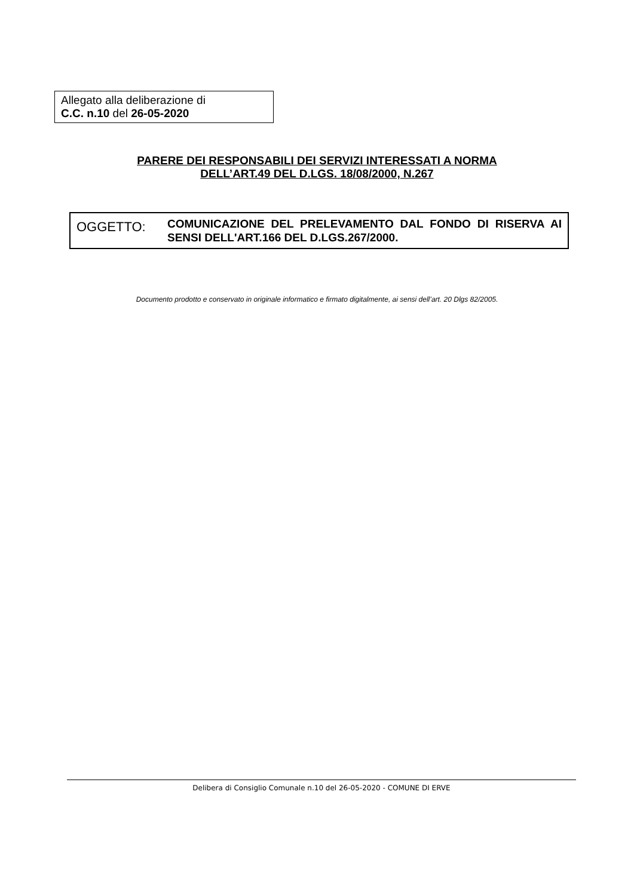Allegato alla deliberazione di
C.C. n.10 del 26-05-2020
PARERE DEI RESPONSABILI DEI SERVIZI INTERESSATI A NORMA
DELL’ART.49 DEL D.LGS. 18/08/2000, N.267
OGGETTO:
COMUNICAZIONE DEL PRELEVAMENTO DAL FONDO DI RISERVA AI SENSI DELL'ART.166 DEL D.LGS.267/2000.
Documento prodotto e conservato in originale informatico e firmato digitalmente, ai sensi dell’art. 20 Dlgs 82/2005.
Delibera di Consiglio Comunale n.10 del 26-05-2020 - COMUNE DI ERVE